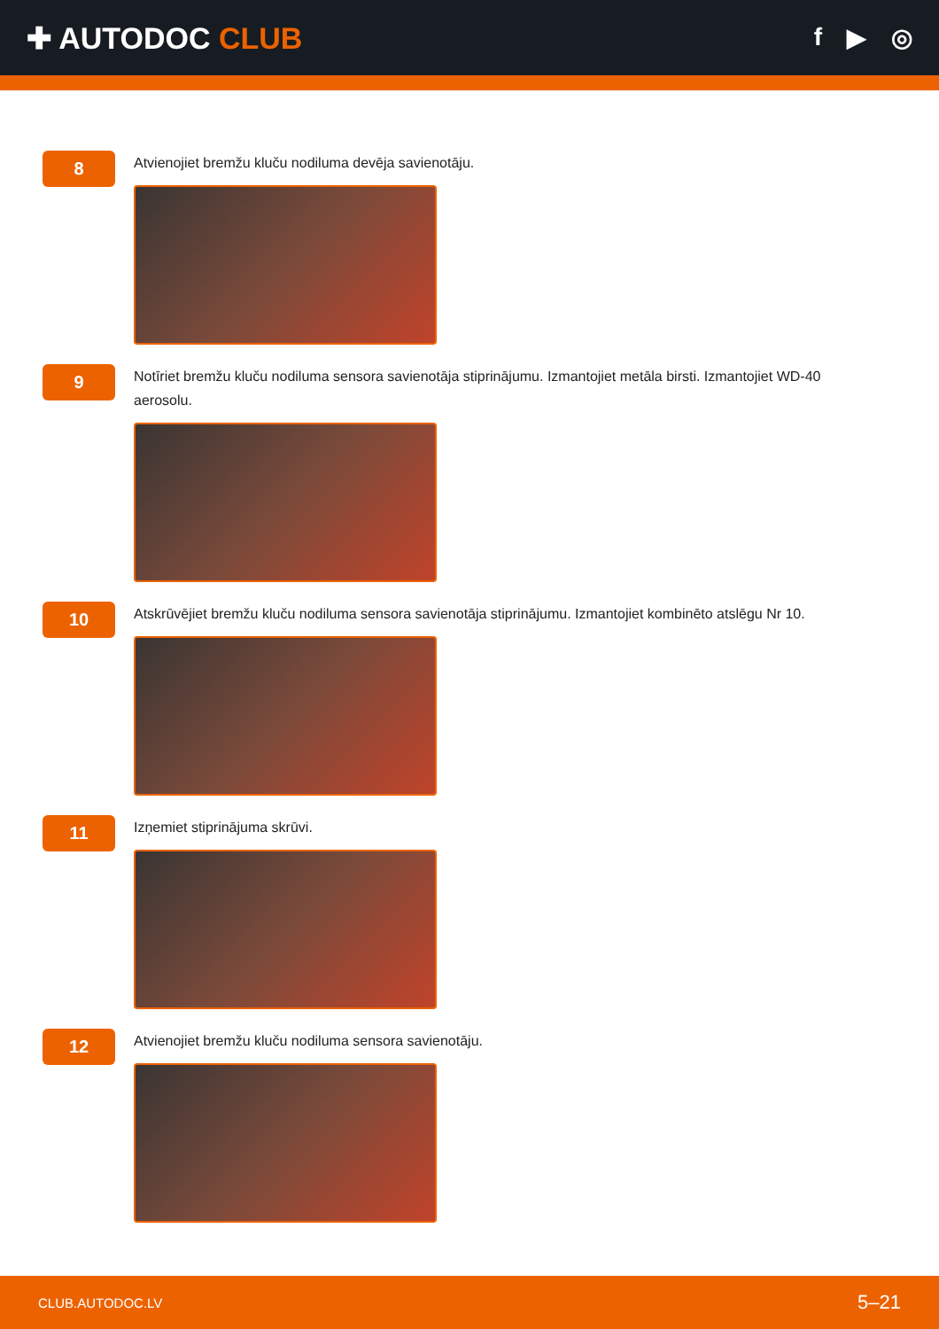✚ AUTODOC CLUB
f ▶ ◎
8
Atvienojiet bremžu kluču nodiluma devēja savienotāju.
9
Notīriet bremžu kluču nodiluma sensora savienotāja stiprinājumu. Izmantojiet metāla birsti. Izmantojiet WD-40 aerosolu.
10
Atskrūvējiet bremžu kluču nodiluma sensora savienotāja stiprinājumu. Izmantojiet kombinēto atslēgu Nr 10.
11
Izņemiet stiprinājuma skrūvi.
12
Atvienojiet bremžu kluču nodiluma sensora savienotāju.
CLUB.AUTODOC.LV 5–21